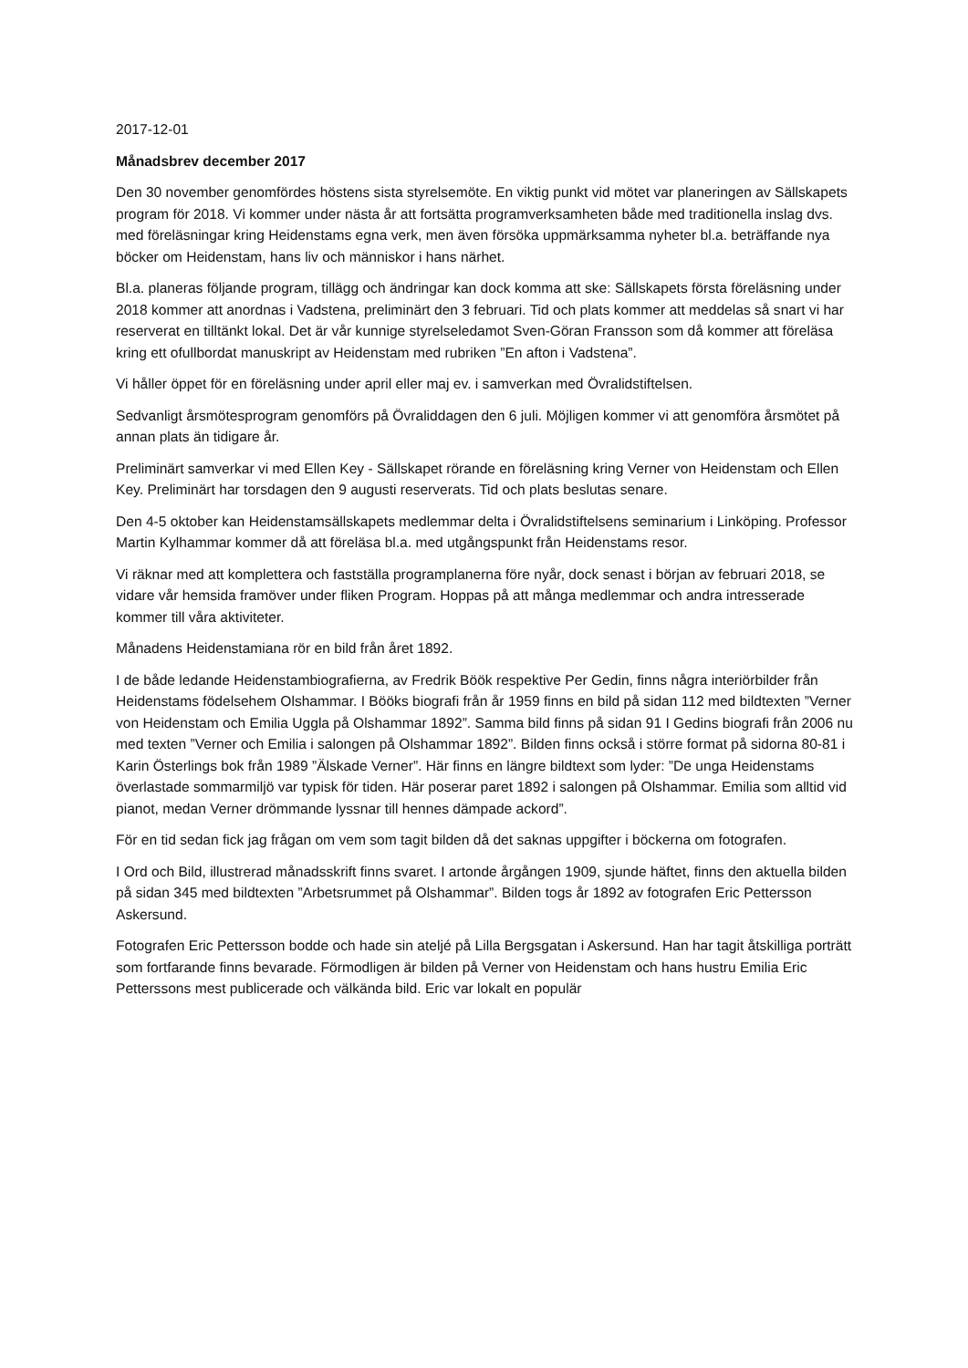2017-12-01
Månadsbrev december 2017
Den 30 november genomfördes höstens sista styrelsemöte. En viktig punkt vid mötet var planeringen av Sällskapets program för 2018. Vi kommer under nästa år att fortsätta programverksamheten både med traditionella inslag dvs. med föreläsningar kring Heidenstams egna verk, men även försöka uppmärksamma nyheter bl.a. beträffande nya böcker om Heidenstam, hans liv och människor i hans närhet.
Bl.a. planeras följande program, tillägg och ändringar kan dock komma att ske: Sällskapets första föreläsning under 2018 kommer att anordnas i Vadstena, preliminärt den 3 februari. Tid och plats kommer att meddelas så snart vi har reserverat en tilltänkt lokal. Det är vår kunnige styrelseledamot Sven-Göran Fransson som då kommer att föreläsa kring ett ofullbordat manuskript av Heidenstam med rubriken ”En afton i Vadstena”.
Vi håller öppet för en föreläsning under april eller maj ev. i samverkan med Övralidstiftelsen.
Sedvanligt årsmötesprogram genomförs på Övraliddagen den 6 juli. Möjligen kommer vi att genomföra årsmötet på annan plats än tidigare år.
Preliminärt samverkar vi med Ellen Key - Sällskapet rörande en föreläsning kring Verner von Heidenstam och Ellen Key. Preliminärt har torsdagen den 9 augusti reserverats. Tid och plats beslutas senare.
Den 4-5 oktober kan Heidenstamsällskapets medlemmar delta i Övralidstiftelsens seminarium i Linköping. Professor Martin Kylhammar kommer då att föreläsa bl.a. med utgångspunkt från Heidenstams resor.
Vi räknar med att komplettera och fastställa programplanerna före nyår, dock senast i början av februari 2018, se vidare vår hemsida framöver under fliken Program. Hoppas på att många medlemmar och andra intresserade kommer till våra aktiviteter.
Månadens Heidenstamiana rör en bild från året 1892.
I de både ledande Heidenstambiografierna, av Fredrik Böök respektive Per Gedin, finns några interiörbilder från Heidenstams födelsehem Olshammar. I Bööks biografi från år 1959 finns en bild på sidan 112 med bildtexten ”Verner von Heidenstam och Emilia Uggla på Olshammar 1892”. Samma bild finns på sidan 91 I Gedins biografi från 2006 nu med texten ”Verner och Emilia i salongen på Olshammar 1892”. Bilden finns också i större format på sidorna 80-81 i Karin Österlings bok från 1989 ”Älskade Verner”. Här finns en längre bildtext som lyder: ”De unga Heidenstams överlastade sommarmiljö var typisk för tiden. Här poserar paret 1892 i salongen på Olshammar. Emilia som alltid vid pianot, medan Verner drömmande lyssnar till hennes dämpade ackord”.
För en tid sedan fick jag frågan om vem som tagit bilden då det saknas uppgifter i böckerna om fotografen.
I Ord och Bild, illustrerad månadsskrift finns svaret. I artonde årgången 1909, sjunde häftet, finns den aktuella bilden på sidan 345 med bildtexten ”Arbetsrummet på Olshammar”. Bilden togs år 1892 av fotografen Eric Pettersson Askersund.
Fotografen Eric Pettersson bodde och hade sin ateljé på Lilla Bergsgatan i Askersund. Han har tagit åtskilliga porträtt som fortfarande finns bevarade. Förmodligen är bilden på Verner von Heidenstam och hans hustru Emilia Eric Petterssons mest publicerade och välkända bild. Eric var lokalt en populär